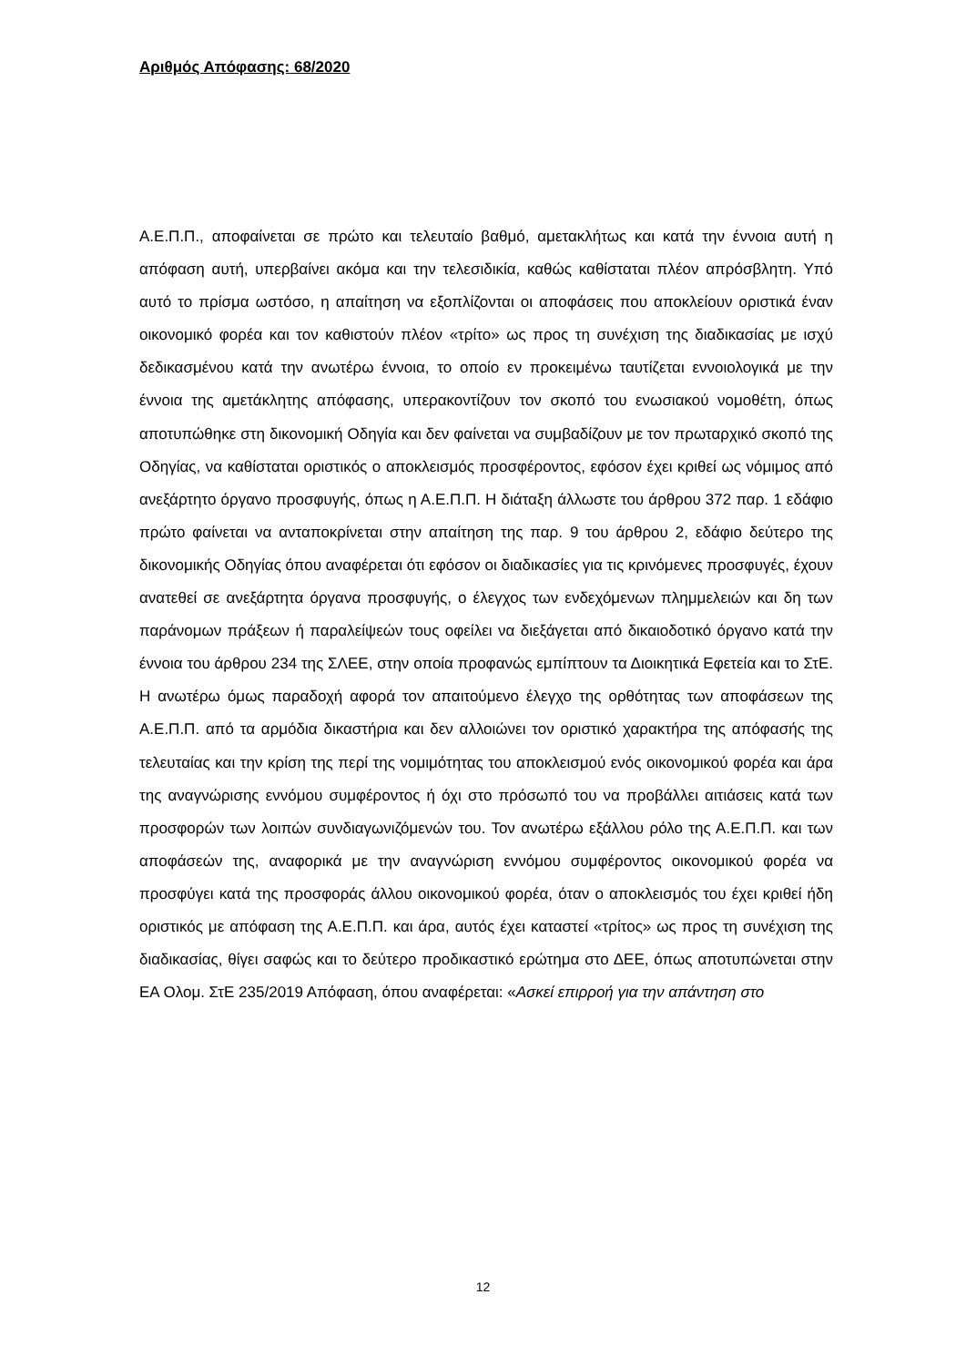Αριθμός Απόφασης: 68/2020
Α.Ε.Π.Π., αποφαίνεται σε πρώτο και τελευταίο βαθμό, αμετακλήτως και κατά την έννοια αυτή η απόφαση αυτή, υπερβαίνει ακόμα και την τελεσιδικία, καθώς καθίσταται πλέον απρόσβλητη. Υπό αυτό το πρίσμα ωστόσο, η απαίτηση να εξοπλίζονται οι αποφάσεις που αποκλείουν οριστικά έναν οικονομικό φορέα και τον καθιστούν πλέον «τρίτο» ως προς τη συνέχιση της διαδικασίας με ισχύ δεδικασμένου κατά την ανωτέρω έννοια, το οποίο εν προκειμένω ταυτίζεται εννοιολογικά με την έννοια της αμετάκλητης απόφασης, υπερακοντίζουν τον σκοπό του ενωσιακού νομοθέτη, όπως αποτυπώθηκε στη δικονομική Οδηγία και δεν φαίνεται να συμβαδίζουν με τον πρωταρχικό σκοπό της Οδηγίας, να καθίσταται οριστικός ο αποκλεισμός προσφέροντος, εφόσον έχει κριθεί ως νόμιμος από ανεξάρτητο όργανο προσφυγής, όπως η Α.Ε.Π.Π. Η διάταξη άλλωστε του άρθρου 372 παρ. 1 εδάφιο πρώτο φαίνεται να ανταποκρίνεται στην απαίτηση της παρ. 9 του άρθρου 2, εδάφιο δεύτερο της δικονομικής Οδηγίας όπου αναφέρεται ότι εφόσον οι διαδικασίες για τις κρινόμενες προσφυγές, έχουν ανατεθεί σε ανεξάρτητα όργανα προσφυγής, ο έλεγχος των ενδεχόμενων πλημμελειών και δη των παράνομων πράξεων ή παραλείψεών τους οφείλει να διεξάγεται από δικαιοδοτικό όργανο κατά την έννοια του άρθρου 234 της ΣΛΕΕ, στην οποία προφανώς εμπίπτουν τα Διοικητικά Εφετεία και το ΣτΕ. Η ανωτέρω όμως παραδοχή αφορά τον απαιτούμενο έλεγχο της ορθότητας των αποφάσεων της Α.Ε.Π.Π. από τα αρμόδια δικαστήρια και δεν αλλοιώνει τον οριστικό χαρακτήρα της απόφασής της τελευταίας και την κρίση της περί της νομιμότητας του αποκλεισμού ενός οικονομικού φορέα και άρα της αναγνώρισης εννόμου συμφέροντος ή όχι στο πρόσωπό του να προβάλλει αιτιάσεις κατά των προσφορών των λοιπών συνδιαγωνιζόμενών του. Τον ανωτέρω εξάλλου ρόλο της Α.Ε.Π.Π. και των αποφάσεών της, αναφορικά με την αναγνώριση εννόμου συμφέροντος οικονομικού φορέα να προσφύγει κατά της προσφοράς άλλου οικονομικού φορέα, όταν ο αποκλεισμός του έχει κριθεί ήδη οριστικός με απόφαση της Α.Ε.Π.Π. και άρα, αυτός έχει καταστεί «τρίτος» ως προς τη συνέχιση της διαδικασίας, θίγει σαφώς και το δεύτερο προδικαστικό ερώτημα στο ΔΕΕ, όπως αποτυπώνεται στην ΕΑ Ολομ. ΣτΕ 235/2019 Απόφαση, όπου αναφέρεται: «Ασκεί επιρροή για την απάντηση στο
12